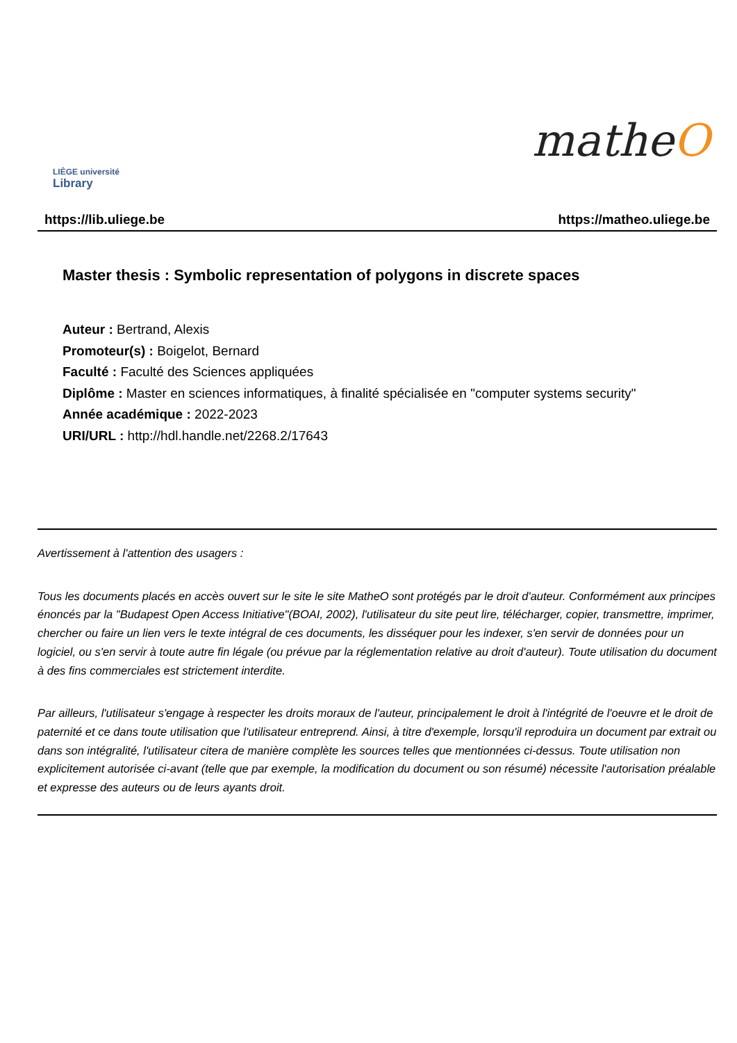LIÈGE université
Library
matheO
https://lib.uliege.be https://matheo.uliege.be
Master thesis : Symbolic representation of polygons in discrete spaces
Auteur : Bertrand, Alexis
Promoteur(s) : Boigelot, Bernard
Faculté : Faculté des Sciences appliquées
Diplôme : Master en sciences informatiques, à finalité spécialisée en "computer systems security"
Année académique : 2022-2023
URI/URL : http://hdl.handle.net/2268.2/17643
Avertissement à l'attention des usagers :
Tous les documents placés en accès ouvert sur le site le site MatheO sont protégés par le droit d'auteur. Conformément aux principes énoncés par la "Budapest Open Access Initiative"(BOAI, 2002), l'utilisateur du site peut lire, télécharger, copier, transmettre, imprimer, chercher ou faire un lien vers le texte intégral de ces documents, les disséquer pour les indexer, s'en servir de données pour un logiciel, ou s'en servir à toute autre fin légale (ou prévue par la réglementation relative au droit d'auteur). Toute utilisation du document à des fins commerciales est strictement interdite.
Par ailleurs, l'utilisateur s'engage à respecter les droits moraux de l'auteur, principalement le droit à l'intégrité de l'oeuvre et le droit de paternité et ce dans toute utilisation que l'utilisateur entreprend. Ainsi, à titre d'exemple, lorsqu'il reproduira un document par extrait ou dans son intégralité, l'utilisateur citera de manière complète les sources telles que mentionnées ci-dessus. Toute utilisation non explicitement autorisée ci-avant (telle que par exemple, la modification du document ou son résumé) nécessite l'autorisation préalable et expresse des auteurs ou de leurs ayants droit.